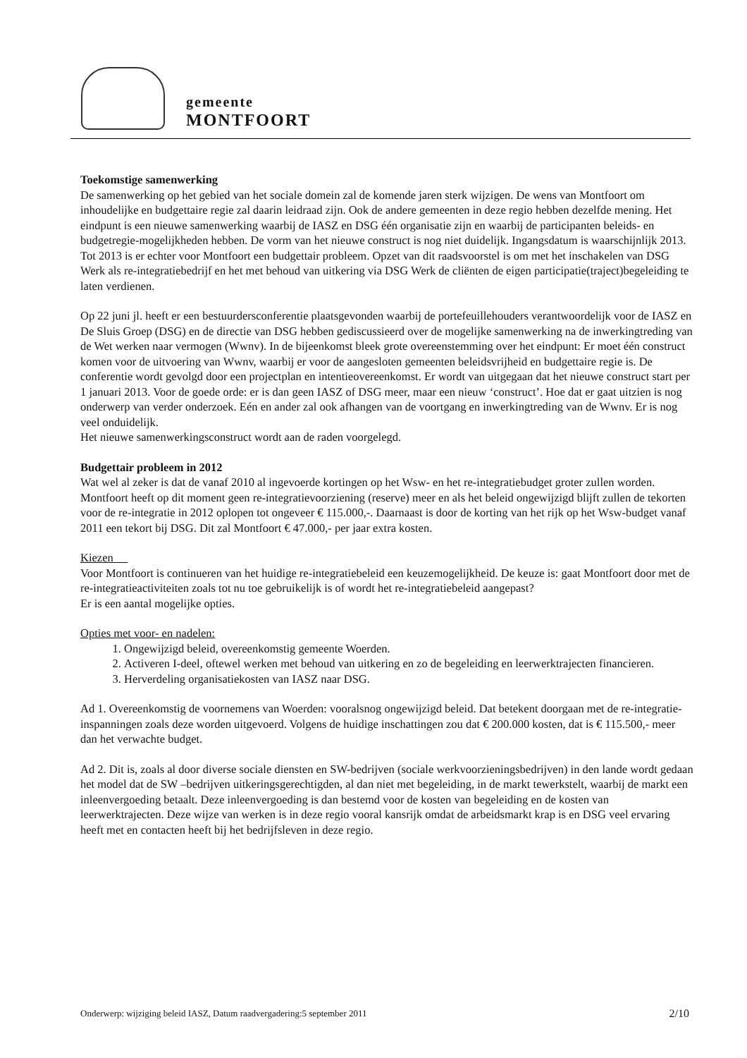gemeente
MONTFOORT
Toekomstige samenwerking
De samenwerking op het gebied van het sociale domein zal de komende jaren sterk wijzigen. De wens van Montfoort om inhoudelijke en budgettaire regie zal daarin leidraad zijn. Ook de andere gemeenten in deze regio hebben dezelfde mening. Het eindpunt is een nieuwe samenwerking waarbij de IASZ en DSG één organisatie zijn en waarbij de participanten beleids- en budgetregie-mogelijkheden hebben. De vorm van het nieuwe construct is nog niet duidelijk. Ingangsdatum is waarschijnlijk 2013. Tot 2013 is er echter voor Montfoort een budgettair probleem. Opzet van dit raadsvoorstel is om met het inschakelen van DSG Werk als re-integratiebedrijf en het met behoud van uitkering via DSG Werk de cliënten de eigen participatie(traject)begeleiding te laten verdienen.
Op 22 juni jl. heeft er een bestuurdersconferentie plaatsgevonden waarbij de portefeuillehouders verantwoordelijk voor de IASZ en De Sluis Groep (DSG) en de directie van DSG hebben gediscussieerd over de mogelijke samenwerking na de inwerkingtreding van de Wet werken naar vermogen (Wwnv). In de bijeenkomst bleek grote overeenstemming over het eindpunt: Er moet één construct komen voor de uitvoering van Wwnv, waarbij er voor de aangesloten gemeenten beleidsvrijheid en budgettaire regie is. De conferentie wordt gevolgd door een projectplan en intentieovereenkomst. Er wordt van uitgegaan dat het nieuwe construct start per 1 januari 2013. Voor de goede orde: er is dan geen IASZ of DSG meer, maar een nieuw ‘construct’. Hoe dat er gaat uitzien is nog onderwerp van verder onderzoek. Eén en ander zal ook afhangen van de voortgang en inwerkingtreding van de Wwnv. Er is nog veel onduidelijk.
Het nieuwe samenwerkingsconstruct wordt aan de raden voorgelegd.
Budgettair probleem in 2012
Wat wel al zeker is dat de vanaf 2010 al ingevoerde kortingen op het Wsw- en het re-integratiebudget groter zullen worden. Montfoort heeft op dit moment geen re-integratievoorziening (reserve) meer en als het beleid ongewijzigd blijft zullen de tekorten voor de re-integratie in 2012 oplopen tot ongeveer € 115.000,-. Daarnaast is door de korting van het rijk op het Wsw-budget vanaf 2011 een tekort bij DSG. Dit zal Montfoort € 47.000,- per jaar extra kosten.
Kiezen
Voor Montfoort is continueren van het huidige re-integratiebeleid een keuzemogelijkheid. De keuze is: gaat Montfoort door met de re-integratieactiviteiten zoals tot nu toe gebruikelijk is of wordt het re-integratiebeleid aangepast?
Er is een aantal mogelijke opties.
Opties met voor- en nadelen:
1. Ongewijzigd beleid, overeenkomstig gemeente Woerden.
2. Activeren I-deel, oftewel werken met behoud van uitkering en zo de begeleiding en leerwerktrajecten financieren.
3. Herverdeling organisatiekosten van IASZ naar DSG.
Ad 1. Overeenkomstig de voornemens van Woerden: vooralsnog ongewijzigd beleid. Dat betekent doorgaan met de re-integratie-inspanningen zoals deze worden uitgevoerd. Volgens de huidige inschattingen zou dat € 200.000 kosten, dat is € 115.500,- meer dan het verwachte budget.
Ad 2. Dit is, zoals al door diverse sociale diensten en SW-bedrijven (sociale werkvoorzieningsbedrijven) in den lande wordt gedaan het model dat de SW –bedrijven uitkeringsgerechtigden, al dan niet met begeleiding, in de markt tewerkstelt, waarbij de markt een inleenvergoeding betaalt. Deze inleenvergoeding is dan bestemd voor de kosten van begeleiding en de kosten van leerwerktrajecten. Deze wijze van werken is in deze regio vooral kansrijk omdat de arbeidsmarkt krap is en DSG veel ervaring heeft met en contacten heeft bij het bedrijfsleven in deze regio.
Onderwerp: wijziging beleid IASZ, Datum raadvergadering:5 september 2011 2/10